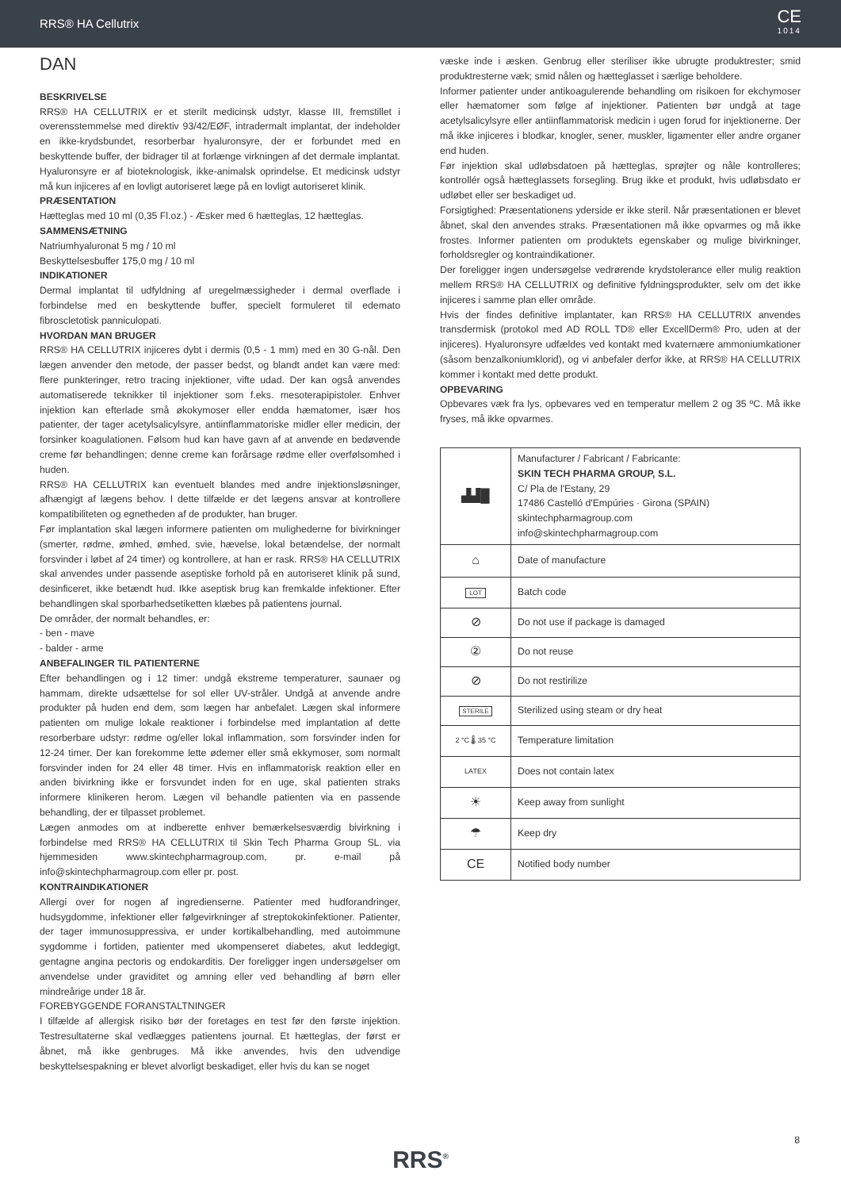RRS® HA Cellutrix CE
1014
DAN
BESKRIVELSE
RRS® HA CELLUTRIX er et sterilt medicinsk udstyr, klasse III, fremstillet i overensstemmelse med direktiv 93/42/EØF, intradermalt implantat, der indeholder en ikke-krydsbundet, resorberbar hyaluronsyre, der er forbundet med en beskyttende buffer, der bidrager til at forlænge virkningen af det dermale implantat. Hyaluronsyre er af bioteknologisk, ikke-animalsk oprindelse. Et medicinsk udstyr må kun injiceres af en lovligt autoriseret læge på en lovligt autoriseret klinik.
PRÆSENTATION
Hætteglas med 10 ml (0,35 Fl.oz.) - Æsker med 6 hætteglas, 12 hætteglas.
SAMMENSÆTNING
Natriumhyaluronat 5 mg / 10 ml
Beskyttelsesbuffer 175,0 mg / 10 ml
INDIKATIONER
Dermal implantat til udfyldning af uregelmæssigheder i dermal overflade i forbindelse med en beskyttende buffer, specielt formuleret til edemato fibroscletotisk panniculopati.
HVORDAN MAN BRUGER
RRS® HA CELLUTRIX injiceres dybt i dermis (0,5 - 1 mm) med en 30 G-nål. Den lægen anvender den metode, der passer bedst, og blandt andet kan være med: flere punkteringer, retro tracing injektioner, vifte udad. Der kan også anvendes automatiserede teknikker til injektioner som f.eks. mesoterapipistoler. Enhver injektion kan efterlade små økokymoser eller endda hæmatomer, især hos patienter, der tager acetylsalicylsyre, antiinflammatoriske midler eller medicin, der forsinker koagulationen. Følsom hud kan have gavn af at anvende en bedøvende creme før behandlingen; denne creme kan forårsage rødme eller overfølsomhed i huden.
RRS® HA CELLUTRIX kan eventuelt blandes med andre injektionsløsninger, afhængigt af lægens behov. I dette tilfælde er det lægens ansvar at kontrollere kompatibiliteten og egnetheden af de produkter, han bruger.
Før implantation skal lægen informere patienten om mulighederne for bivirkninger (smerter, rødme, ømhed, ømhed, svie, hævelse, lokal betændelse, der normalt forsvinder i løbet af 24 timer) og kontrollere, at han er rask. RRS® HA CELLUTRIX skal anvendes under passende aseptiske forhold på en autoriseret klinik på sund, desinficeret, ikke betændt hud. Ikke aseptisk brug kan fremkalde infektioner. Efter behandlingen skal sporbarhedsetiketten klæbes på patientens journal.
De områder, der normalt behandles, er:
- ben - mave
- balder - arme
ANBEFALINGER TIL PATIENTERNE
Efter behandlingen og i 12 timer: undgå ekstreme temperaturer, saunaer og hammam, direkte udsættelse for sol eller UV-stråler. Undgå at anvende andre produkter på huden end dem, som lægen har anbefalet. Lægen skal informere patienten om mulige lokale reaktioner i forbindelse med implantation af dette resorberbare udstyr: rødme og/eller lokal inflammation, som forsvinder inden for 12-24 timer. Der kan forekomme lette ødemer eller små ekkymoser, som normalt forsvinder inden for 24 eller 48 timer. Hvis en inflammatorisk reaktion eller en anden bivirkning ikke er forsvundet inden for en uge, skal patienten straks informere klinikeren herom. Lægen vil behandle patienten via en passende behandling, der er tilpasset problemet.
Lægen anmodes om at indberette enhver bemærkelsesværdig bivirkning i forbindelse med RRS® HA CELLUTRIX til Skin Tech Pharma Group SL. via hjemmesiden www.skintechpharmagroup.com, pr. e-mail på info@skintechpharmagroup.com eller pr. post.
KONTRAINDIKATIONER
Allergi over for nogen af ingredienserne. Patienter med hudforandringer, hudsygdomme, infektioner eller følgevirkninger af streptokokinfektioner. Patienter, der tager immunosuppressiva, er under kortikalbehandling, med autoimmune sygdomme i fortiden, patienter med ukompenseret diabetes, akut leddegigt, gentagne angina pectoris og endokarditis. Der foreligger ingen undersøgelser om anvendelse under graviditet og amning eller ved behandling af børn eller mindreårige under 18 år.
FOREBYGGENDE FORANSTALTNINGER
I tilfælde af allergisk risiko bør der foretages en test før den første injektion. Testresultaterne skal vedlægges patientens journal. Et hætteglas, der først er åbnet, må ikke genbruges. Må ikke anvendes, hvis den udvendige beskyttelsespakning er blevet alvorligt beskadiget, eller hvis du kan se noget
væske inde i æsken. Genbrug eller steriliser ikke ubrugte produktrester; smid produktresterne væk; smid nålen og hætteglasset i særlige beholdere.
Informer patienter under antikoagulerende behandling om risikoen for ekchymoser eller hæmatomer som følge af injektioner. Patienten bør undgå at tage acetylsalicylsyre eller antiinflammatorisk medicin i ugen forud for injektionerne. Der må ikke injiceres i blodkar, knogler, sener, muskler, ligamenter eller andre organer end huden.
Før injektion skal udløbsdatoen på hætteglas, sprøjter og nåle kontrolleres; kontrollér også hætteglassets forsegling. Brug ikke et produkt, hvis udløbsdato er udløbet eller ser beskadiget ud.
Forsigtighed: Præsentationens yderside er ikke steril. Når præsentationen er blevet åbnet, skal den anvendes straks. Præsentationen må ikke opvarmes og må ikke frostes. Informer patienten om produktets egenskaber og mulige bivirkninger, forholdsregler og kontraindikationer.
Der foreligger ingen undersøgelse vedrørende krydstolerance eller mulig reaktion mellem RRS® HA CELLUTRIX og definitive fyldningsprodukter, selv om det ikke injiceres i samme plan eller område.
Hvis der findes definitive implantater, kan RRS® HA CELLUTRIX anvendes transdermisk (protokol med AD ROLL TD® eller ExcellDerm® Pro, uden at der injiceres). Hyaluronsyre udfældes ved kontakt med kvaternære ammoniumkationer (såsom benzalkoniumklorid), og vi anbefaler derfor ikke, at RRS® HA CELLUTRIX kommer i kontakt med dette produkt.
OPBEVARING
Opbevares væk fra lys, opbevares ved en temperatur mellem 2 og 35 ºC. Må ikke fryses, må ikke opvarmes.
| ▟▟█ | Manufacturer / Fabricant / Fabricante: SKIN TECH PHARMA GROUP, S.L. C/ Pla de l'Estany, 29 17486 Castelló d'Empúries · Girona (SPAIN) skintechpharmagroup.com info@skintechpharmagroup.com |
| ⌂ | Date of manufacture |
| LOT | Batch code |
| ⊘ | Do not use if package is damaged |
| ② | Do not reuse |
| ⊘ | Do not restirilize |
| STERILE | Sterilized using steam or dry heat |
| 2 °C 🌡 35 °C | Temperature limitation |
| LATEX | Does not contain latex |
| ☀ | Keep away from sunlight |
| ☂ | Keep dry |
| CE | Notified body number |
8
RRS<sup>®</sup>